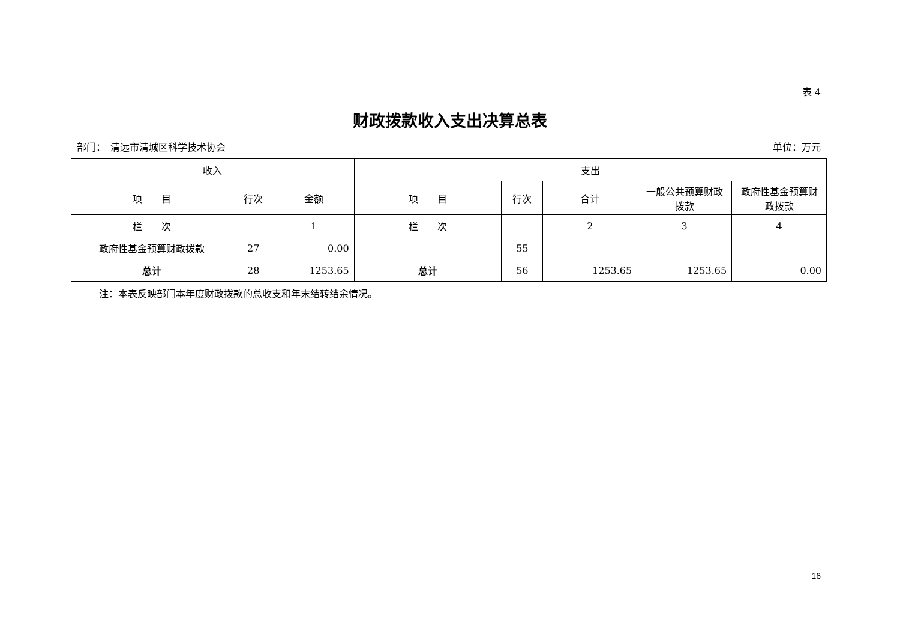表 4
财政拨款收入支出决算总表
部门：　清远市清城区科学技术协会 单位：万元
| 收入 | | | 支出 | | | | |
| --- | --- | --- | --- | --- | --- | --- | --- |
| 项 目 | 行次 | 金额 | 项 目 | 行次 | 合计 | 一般公共预算财政拨款 | 政府性基金预算财政拨款 |
| 栏 次 | | 1 | 栏 次 | | 2 | 3 | 4 |
| 政府性基金预算财政拨款 | 27 | 0.00 | | 55 | | | |
| 总计 | 28 | 1253.65 | 总计 | 56 | 1253.65 | 1253.65 | 0.00 |
注：本表反映部门本年度财政拨款的总收支和年末结转结余情况。
16